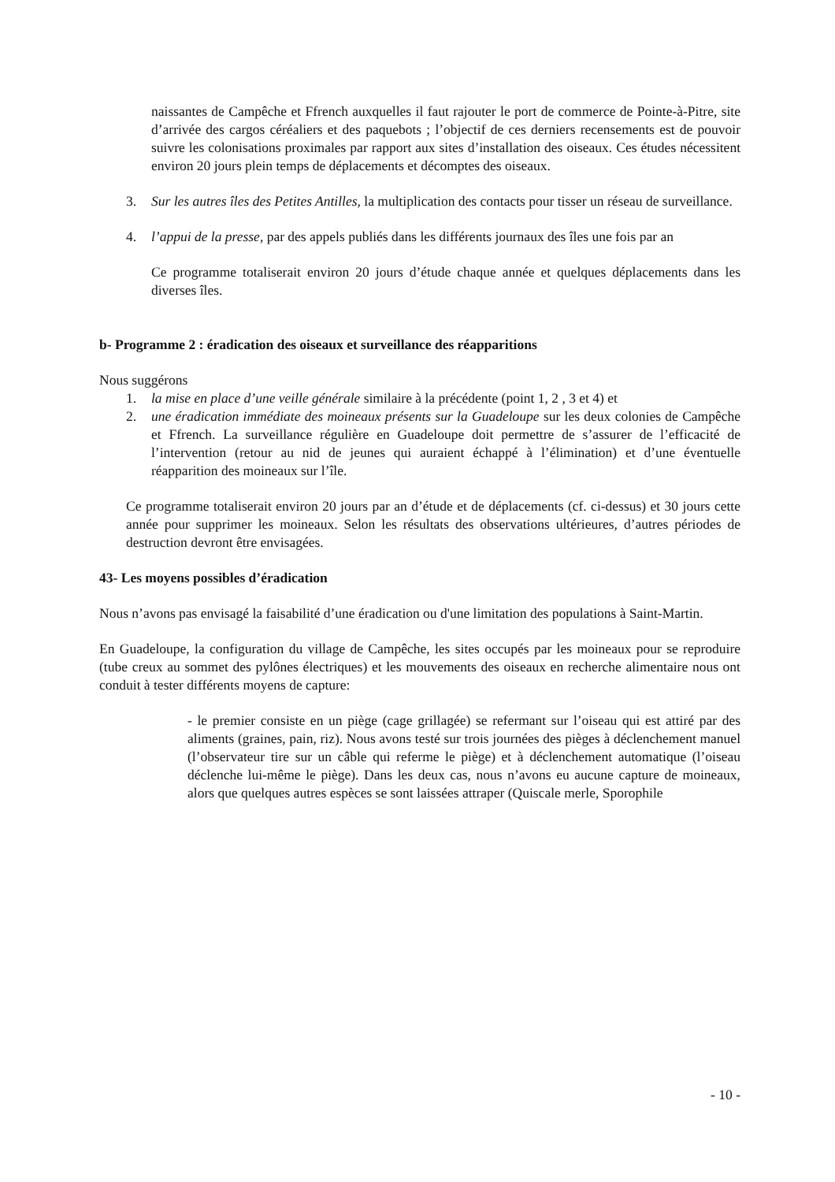naissantes de Campêche et Ffrench auxquelles il faut rajouter le port de commerce de Pointe-à-Pitre, site d’arrivée des cargos céréaliers et des paquebots ; l’objectif de ces derniers recensements est de pouvoir suivre les colonisations proximales par rapport aux sites d’installation des oiseaux. Ces études nécessitent environ 20 jours plein temps de déplacements et décomptes des oiseaux.
3. Sur les autres îles des Petites Antilles, la multiplication des contacts pour tisser un réseau de surveillance.
4. l’appui de la presse, par des appels publiés dans les différents journaux des îles une fois par an
Ce programme totaliserait environ 20 jours d’étude chaque année et quelques déplacements dans les diverses îles.
b- Programme 2 : éradication des oiseaux et surveillance des réapparitions
Nous suggérons
1. la mise en place d’une veille générale similaire à la précédente (point 1, 2 , 3 et 4) et
2. une éradication immédiate des moineaux présents sur la Guadeloupe sur les deux colonies de Campêche et Ffrench. La surveillance régulière en Guadeloupe doit permettre de s’assurer de l’efficacité de l’intervention (retour au nid de jeunes qui auraient échappé à l’élimination) et d’une éventuelle réapparition des moineaux sur l’île.
Ce programme totaliserait environ 20 jours par an d’étude et de déplacements (cf. ci-dessus) et 30 jours cette année pour supprimer les moineaux. Selon les résultats des observations ultérieures, d’autres périodes de destruction devront être envisagées.
43- Les moyens possibles d’éradication
Nous n’avons pas envisagé la faisabilité d’une éradication ou d'une limitation des populations à Saint-Martin.
En Guadeloupe, la configuration du village de Campêche, les sites occupés par les moineaux pour se reproduire (tube creux au sommet des pylônes électriques) et les mouvements des oiseaux en recherche alimentaire nous ont conduit à tester différents moyens de capture:
- le premier consiste en un piège (cage grillagée) se refermant sur l’oiseau qui est attiré par des aliments (graines, pain, riz). Nous avons testé sur trois journées des pièges à déclenchement manuel (l’observateur tire sur un câble qui referme le piège) et à déclenchement automatique (l’oiseau déclenche lui-même le piège). Dans les deux cas, nous n’avons eu aucune capture de moineaux, alors que quelques autres espèces se sont laissées attraper (Quiscale merle, Sporophile
- 10 -